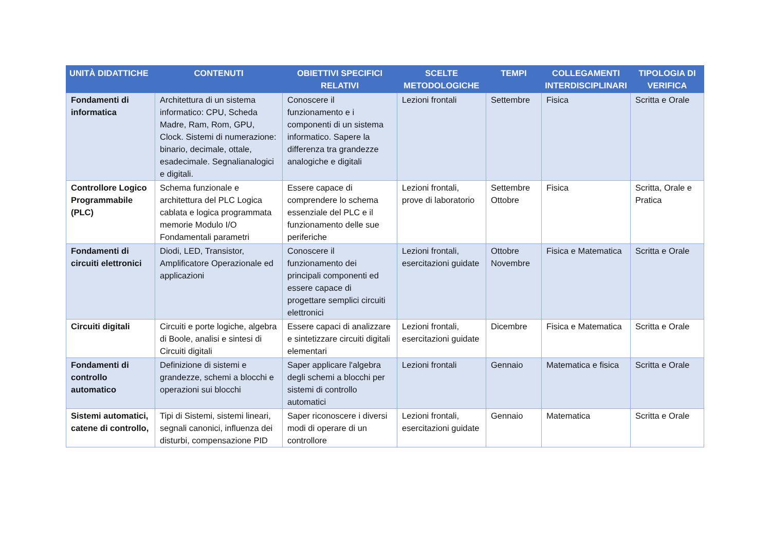| UNITÀ DIDATTICHE | CONTENUTI | OBIETTIVI SPECIFICI RELATIVI | SCELTE METODOLOGICHE | TEMPI | COLLEGAMENTI INTERDISCIPLINARI | TIPOLOGIA DI VERIFICA |
| --- | --- | --- | --- | --- | --- | --- |
| Fondamenti di informatica | Architettura di un sistema informatico: CPU, Scheda Madre, Ram, Rom, GPU, Clock. Sistemi di numerazione: binario, decimale, ottale, esadecimale. Segnalianalogici e digitali. | Conoscere il funzionamento e i componenti di un sistema informatico. Sapere la differenza tra grandezze analogiche e digitali | Lezioni frontali | Settembre | Fisica | Scritta e Orale |
| Controllore Logico Programmabile (PLC) | Schema funzionale e architettura del PLC Logica cablata e logica programmata memorie Modulo I/O Fondamentali parametri | Essere capace di comprendere lo schema essenziale del PLC e il funzionamento delle sue periferiche | Lezioni frontali, prove di laboratorio | Settembre Ottobre | Fisica | Scritta, Orale e Pratica |
| Fondamenti di circuiti elettronici | Diodi, LED, Transistor, Amplificatore Operazionale ed applicazioni | Conoscere il funzionamento dei principali componenti ed essere capace di progettare semplici circuiti elettronici | Lezioni frontali, esercitazioni guidate | Ottobre Novembre | Fisica e Matematica | Scritta e Orale |
| Circuiti digitali | Circuiti e porte logiche, algebra di Boole, analisi e sintesi di Circuiti digitali | Essere capaci di analizzare e sintetizzare circuiti digitali elementari | Lezioni frontali, esercitazioni guidate | Dicembre | Fisica e Matematica | Scritta e Orale |
| Fondamenti di controllo automatico | Definizione di sistemi e grandezze, schemi a blocchi e operazioni sui blocchi | Saper applicare l'algebra degli schemi a blocchi per sistemi di controllo automatici | Lezioni frontali | Gennaio | Matematica e fisica | Scritta e Orale |
| Sistemi automatici, catene di controllo, | Tipi di Sistemi, sistemi lineari, segnali canonici, influenza dei disturbi, compensazione PID | Saper riconoscere i diversi modi di operare di un controllore | Lezioni frontali, esercitazioni guidate | Gennaio | Matematica | Scritta e Orale |